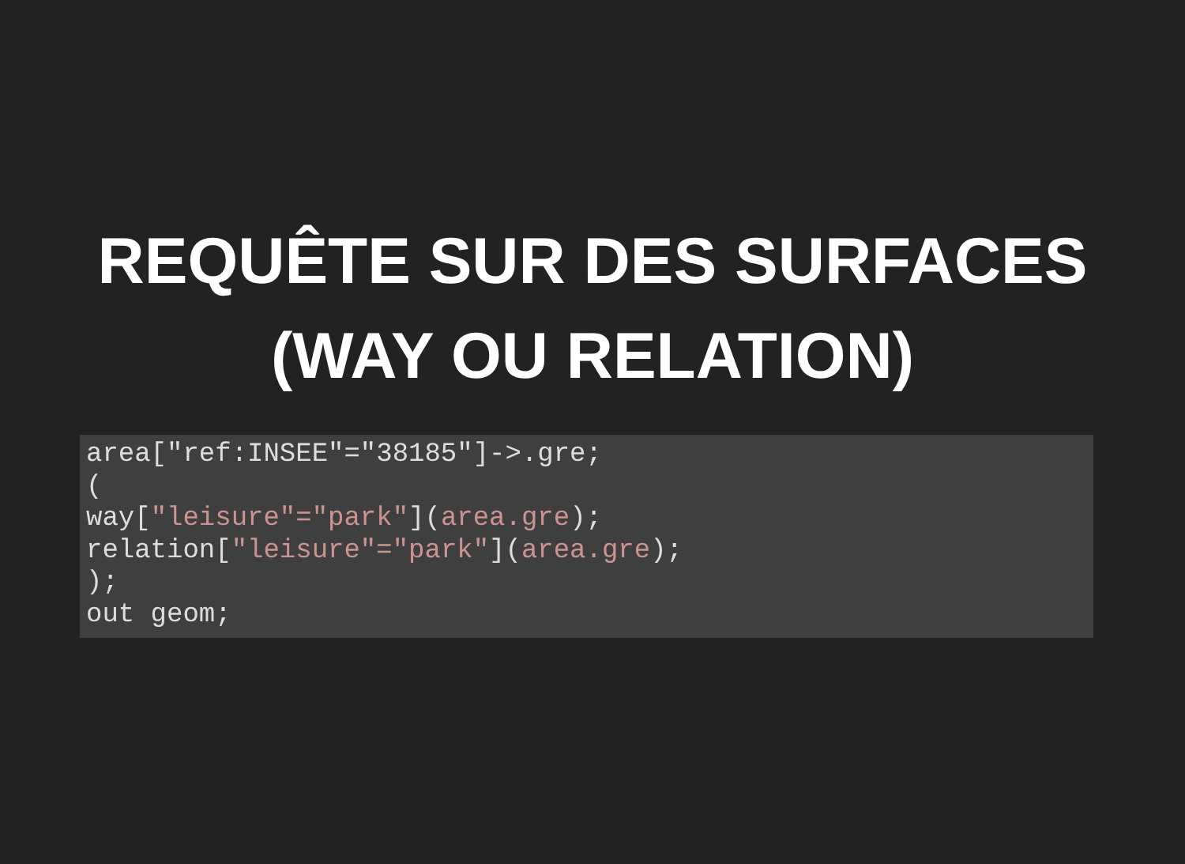REQUÊTE SUR DES SURFACES
(WAY OU RELATION)
area["ref:INSEE"="38185"]->.gre;
(
way["leisure"="park"](area.gre);
relation["leisure"="park"](area.gre);
);
out geom;